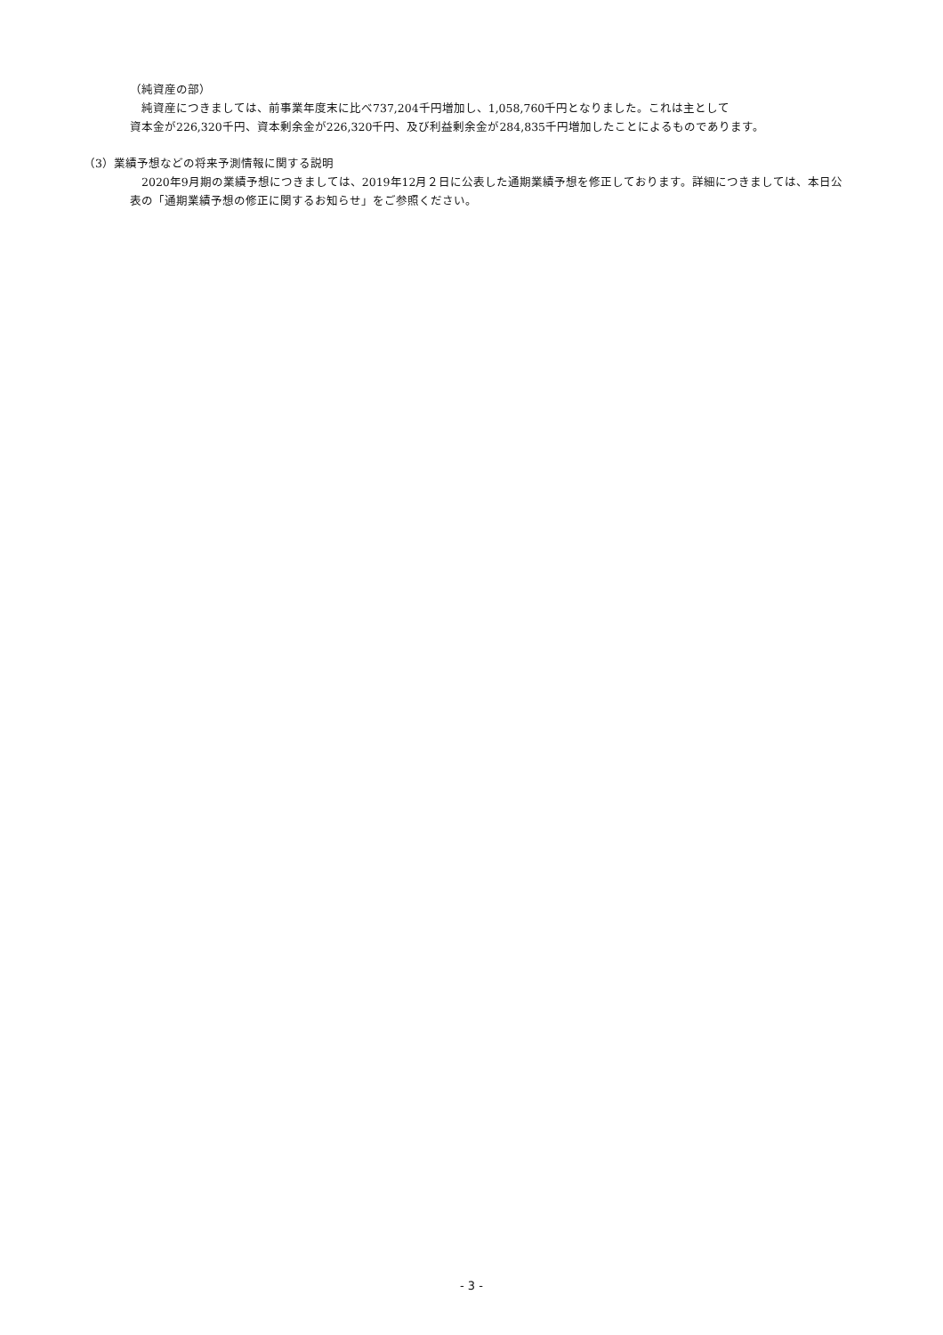（純資産の部）
　純資産につきましては、前事業年度末に比べ737,204千円増加し、1,058,760千円となりました。これは主として
資本金が226,320千円、資本剰余金が226,320千円、及び利益剰余金が284,835千円増加したことによるものであります。
（3）業績予想などの将来予測情報に関する説明
　2020年9月期の業績予想につきましては、2019年12月２日に公表した通期業績予想を修正しております。詳細につきましては、本日公表の「通期業績予想の修正に関するお知らせ」をご参照ください。
- 3 -